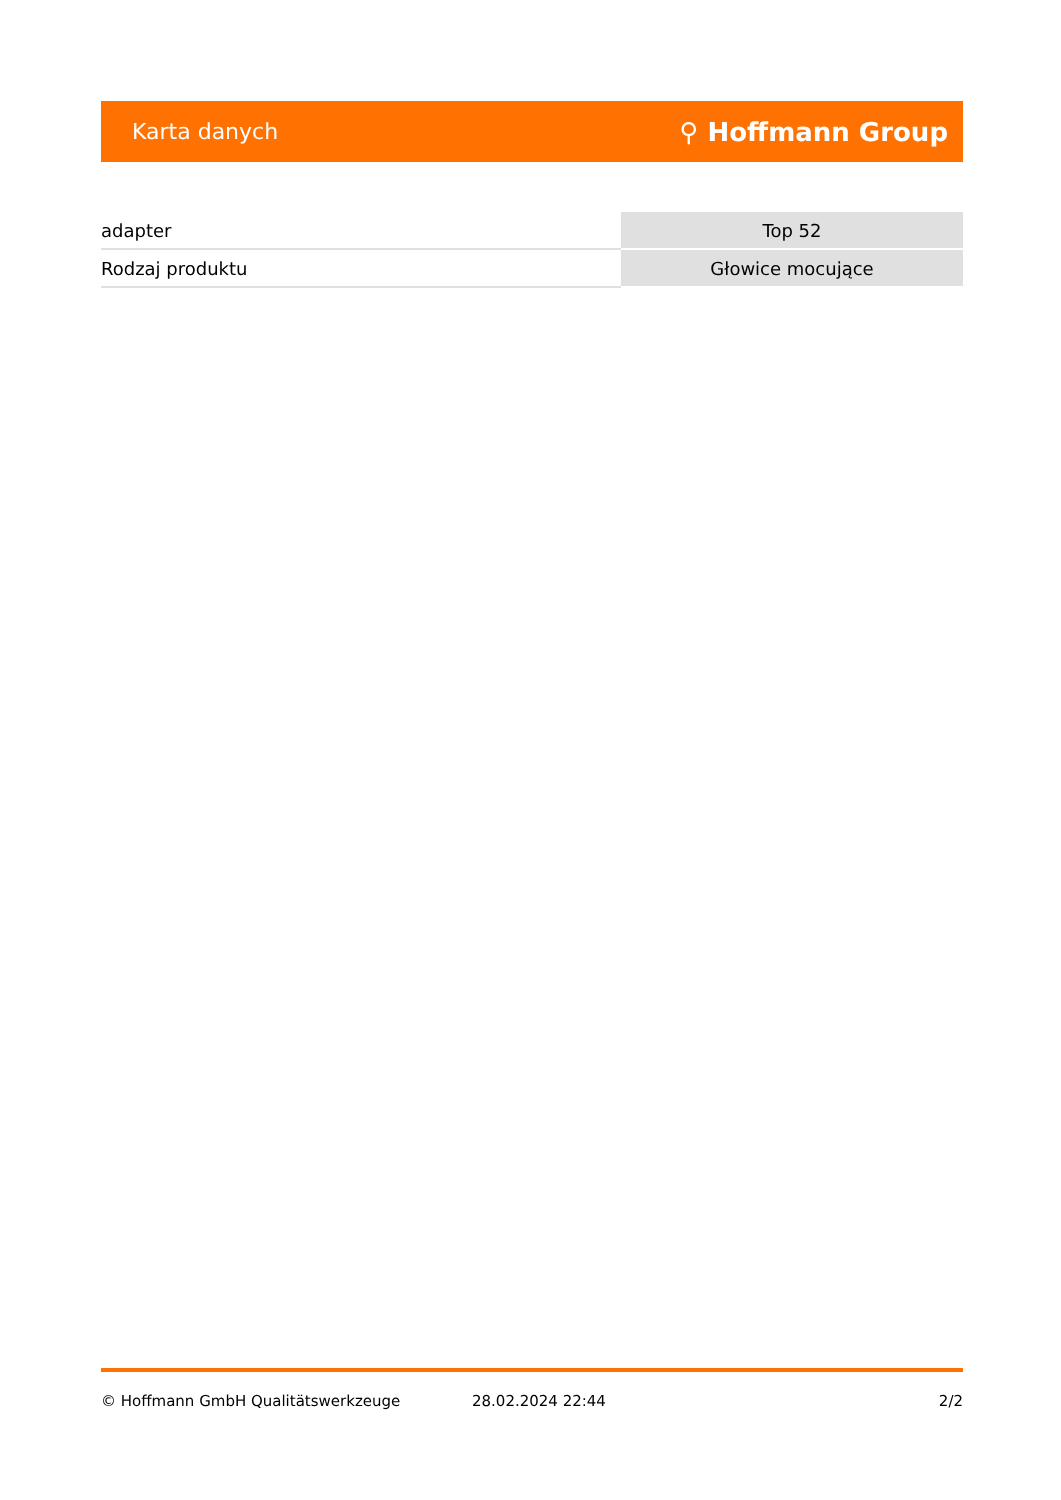Karta danych ⚲ Hoffmann Group
| adapter | Top 52 |
| Rodzaj produktu | Głowice mocujące |
© Hoffmann GmbH Qualitätswerkzeuge 28.02.2024 22:44 2/2